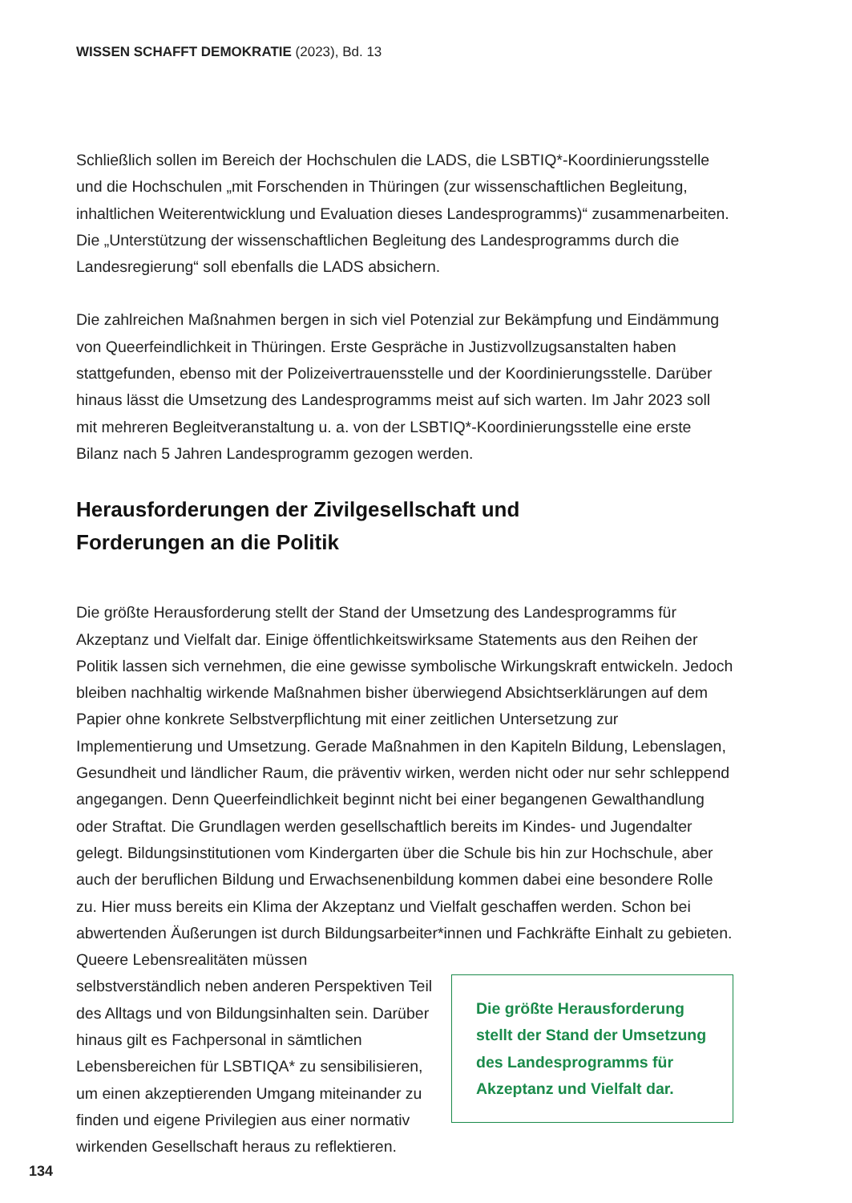WISSEN SCHAFFT DEMOKRATIE (2023), Bd. 13
Schließlich sollen im Bereich der Hochschulen die LADS, die LSBTIQ*-Koordinierungsstelle und die Hochschulen „mit Forschenden in Thüringen (zur wissenschaftlichen Begleitung, inhaltlichen Weiterentwicklung und Evaluation dieses Landesprogramms)“ zusammenarbeiten. Die „Unterstützung der wissenschaftlichen Begleitung des Landesprogramms durch die Landesregierung“ soll ebenfalls die LADS absichern.
Die zahlreichen Maßnahmen bergen in sich viel Potenzial zur Bekämpfung und Eindämmung von Queerfeindlichkeit in Thüringen. Erste Gespräche in Justizvollzugsanstalten haben stattgefunden, ebenso mit der Polizeivertrauensstelle und der Koordinierungsstelle. Darüber hinaus lässt die Umsetzung des Landesprogramms meist auf sich warten. Im Jahr 2023 soll mit mehreren Begleitveranstaltung u. a. von der LSBTIQ*-Koordinierungsstelle eine erste Bilanz nach 5 Jahren Landesprogramm gezogen werden.
Herausforderungen der Zivilgesellschaft und
Forderungen an die Politik
Die größte Herausforderung stellt der Stand der Umsetzung des Landesprogramms für Akzeptanz und Vielfalt dar. Einige öffentlichkeitswirksame Statements aus den Reihen der Politik lassen sich vernehmen, die eine gewisse symbolische Wirkungskraft entwickeln. Jedoch bleiben nachhaltig wirkende Maßnahmen bisher überwiegend Absichtserklärungen auf dem Papier ohne konkrete Selbstverpflichtung mit einer zeitlichen Untersetzung zur Implementierung und Umsetzung. Gerade Maßnahmen in den Kapiteln Bildung, Lebenslagen, Gesundheit und ländlicher Raum, die präventiv wirken, werden nicht oder nur sehr schleppend angegangen. Denn Queerfeindlichkeit beginnt nicht bei einer begangenen Gewalthandlung oder Straftat. Die Grundlagen werden gesellschaftlich bereits im Kindes- und Jugendalter gelegt. Bildungsinstitutionen vom Kindergarten über die Schule bis hin zur Hochschule, aber auch der beruflichen Bildung und Erwachsenenbildung kommen dabei eine besondere Rolle zu. Hier muss bereits ein Klima der Akzeptanz und Vielfalt geschaffen werden. Schon bei abwertenden Äußerungen ist durch Bildungsarbeiter*innen und Fachkräfte Einhalt zu gebieten.
Queere Lebensrealitäten müssen selbstverständlich neben anderen Perspektiven Teil des Alltags und von Bildungsinhalten sein. Darüber hinaus gilt es Fachpersonal in sämtlichen Lebensbereichen für LSBTIQA* zu sensibilisieren, um einen akzeptierenden Umgang miteinander zu finden und eigene Privilegien aus einer normativ wirkenden Gesellschaft heraus zu reflektieren.
Die größte Herausforderung stellt der Stand der Umsetzung des Landesprogramms für Akzeptanz und Vielfalt dar.
134